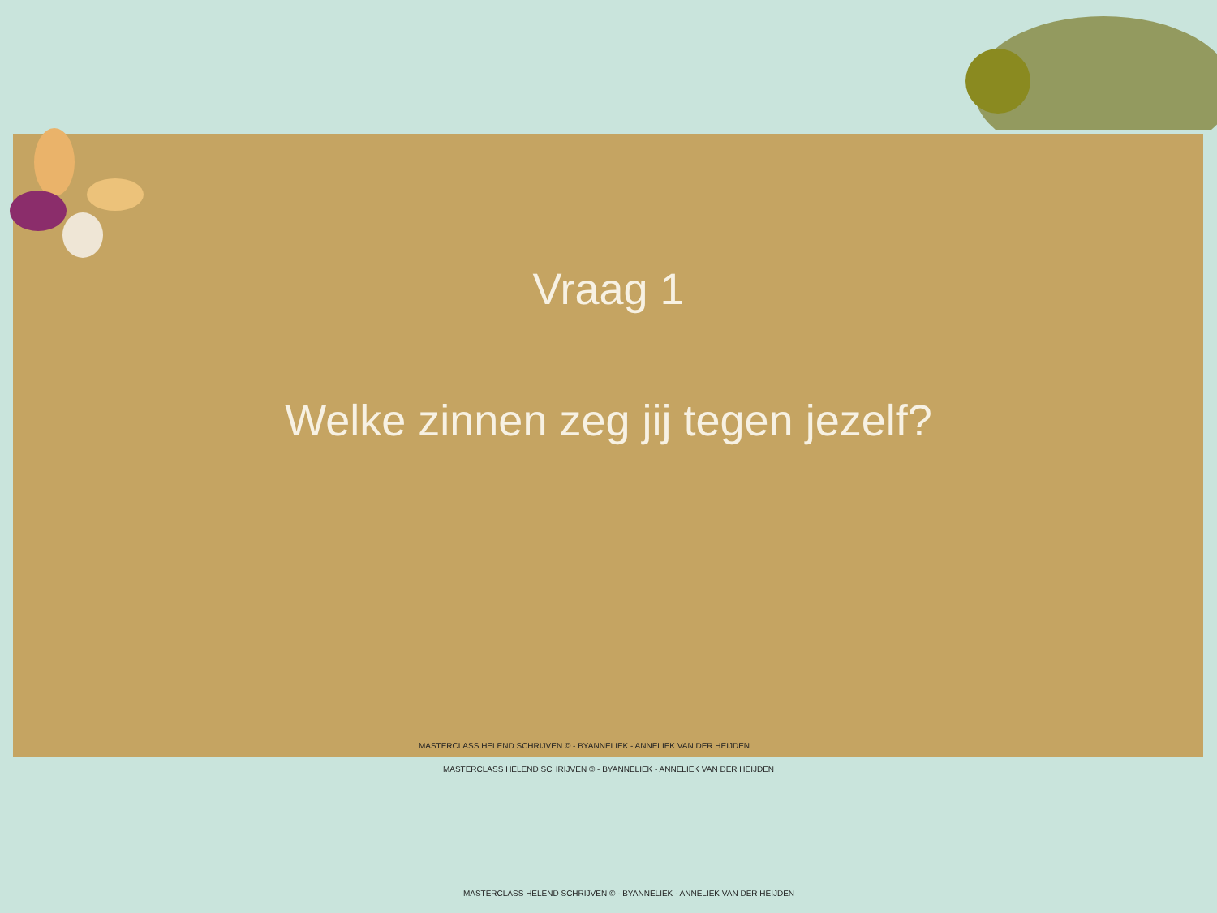Vraag 1
Welke zinnen zeg jij tegen jezelf?
MASTERCLASS HELEND SCHRIJVEN © - BYANNELIEK - ANNELIEK VAN DER HEIJDEN
MASTERCLASS HELEND SCHRIJVEN © - BYANNELIEK - ANNELIEK VAN DER HEIJDEN
MASTERCLASS HELEND SCHRIJVEN © - BYANNELIEK - ANNELIEK VAN DER HEIJDEN